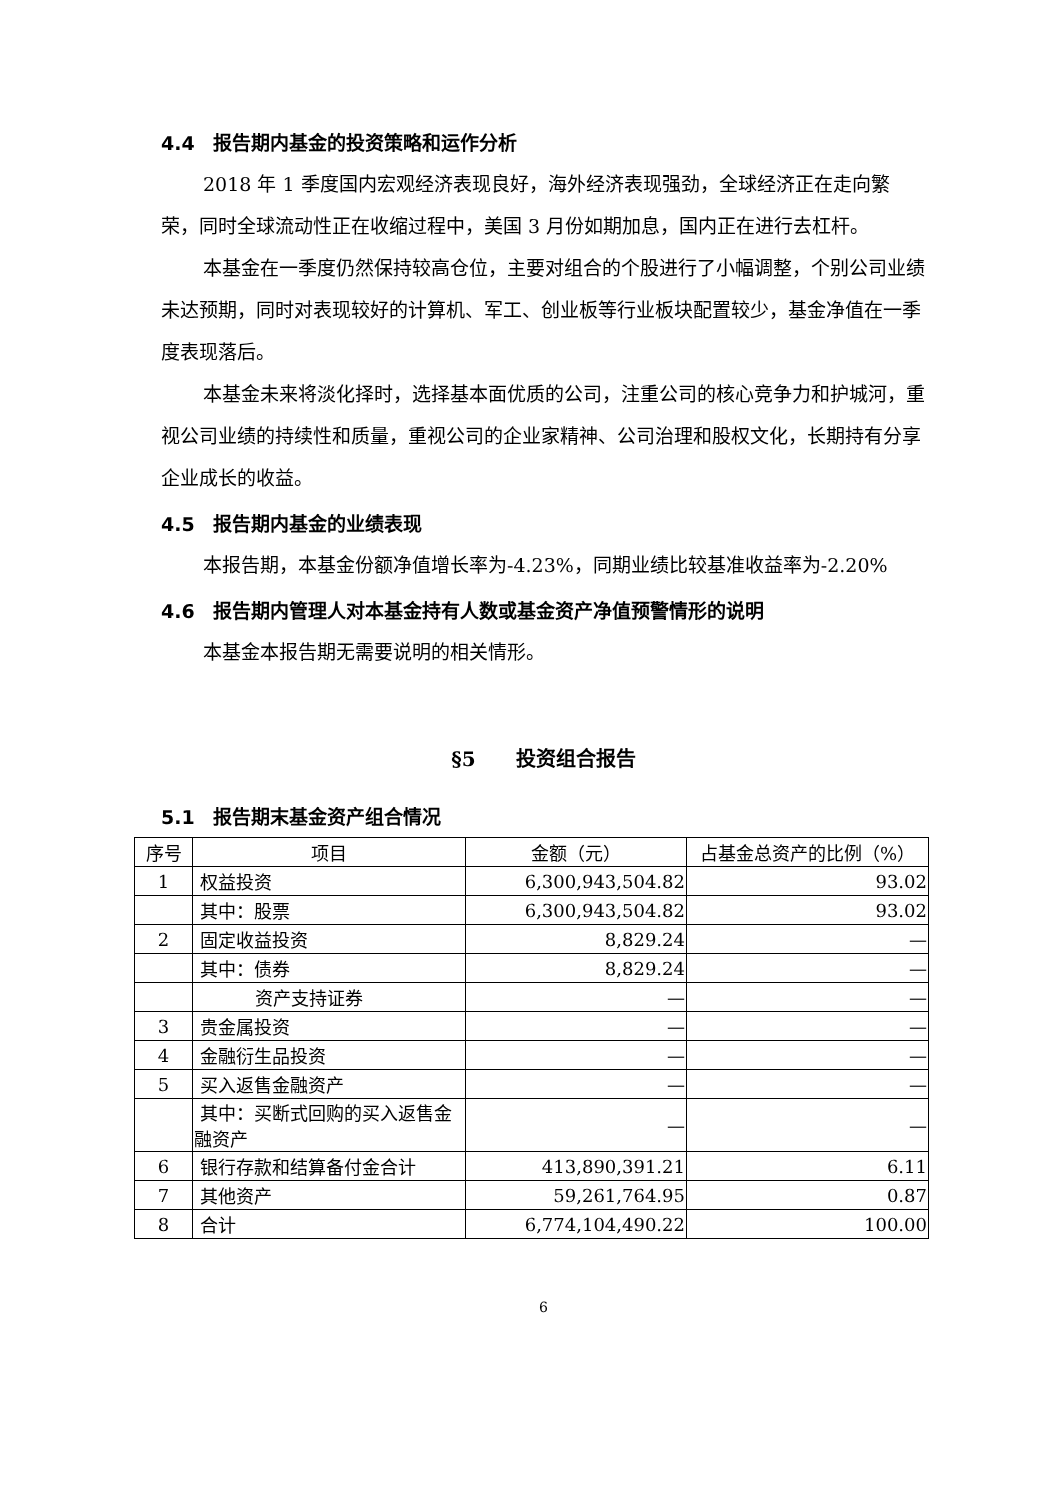4.4 报告期内基金的投资策略和运作分析
2018 年 1 季度国内宏观经济表现良好，海外经济表现强劲，全球经济正在走向繁荣，同时全球流动性正在收缩过程中，美国 3 月份如期加息，国内正在进行去杠杆。
本基金在一季度仍然保持较高仓位，主要对组合的个股进行了小幅调整，个别公司业绩未达预期，同时对表现较好的计算机、军工、创业板等行业板块配置较少，基金净值在一季度表现落后。
本基金未来将淡化择时，选择基本面优质的公司，注重公司的核心竞争力和护城河，重视公司业绩的持续性和质量，重视公司的企业家精神、公司治理和股权文化，长期持有分享企业成长的收益。
4.5 报告期内基金的业绩表现
本报告期，本基金份额净值增长率为-4.23%，同期业绩比较基准收益率为-2.20%
4.6 报告期内管理人对本基金持有人数或基金资产净值预警情形的说明
本基金本报告期无需要说明的相关情形。
§5　　投资组合报告
5.1 报告期末基金资产组合情况
| 序号 | 项目 | 金额（元） | 占基金总资产的比例（%） |
| --- | --- | --- | --- |
| 1 | 权益投资 | 6,300,943,504.82 | 93.02 |
| | 其中：股票 | 6,300,943,504.82 | 93.02 |
| 2 | 固定收益投资 | 8,829.24 | — |
| | 其中：债券 | 8,829.24 | — |
| | 资产支持证券 | — | — |
| 3 | 贵金属投资 | — | — |
| 4 | 金融衍生品投资 | — | — |
| 5 | 买入返售金融资产 | — | — |
| | 其中：买断式回购的买入返售金融资产 | — | — |
| 6 | 银行存款和结算备付金合计 | 413,890,391.21 | 6.11 |
| 7 | 其他资产 | 59,261,764.95 | 0.87 |
| 8 | 合计 | 6,774,104,490.22 | 100.00 |
6